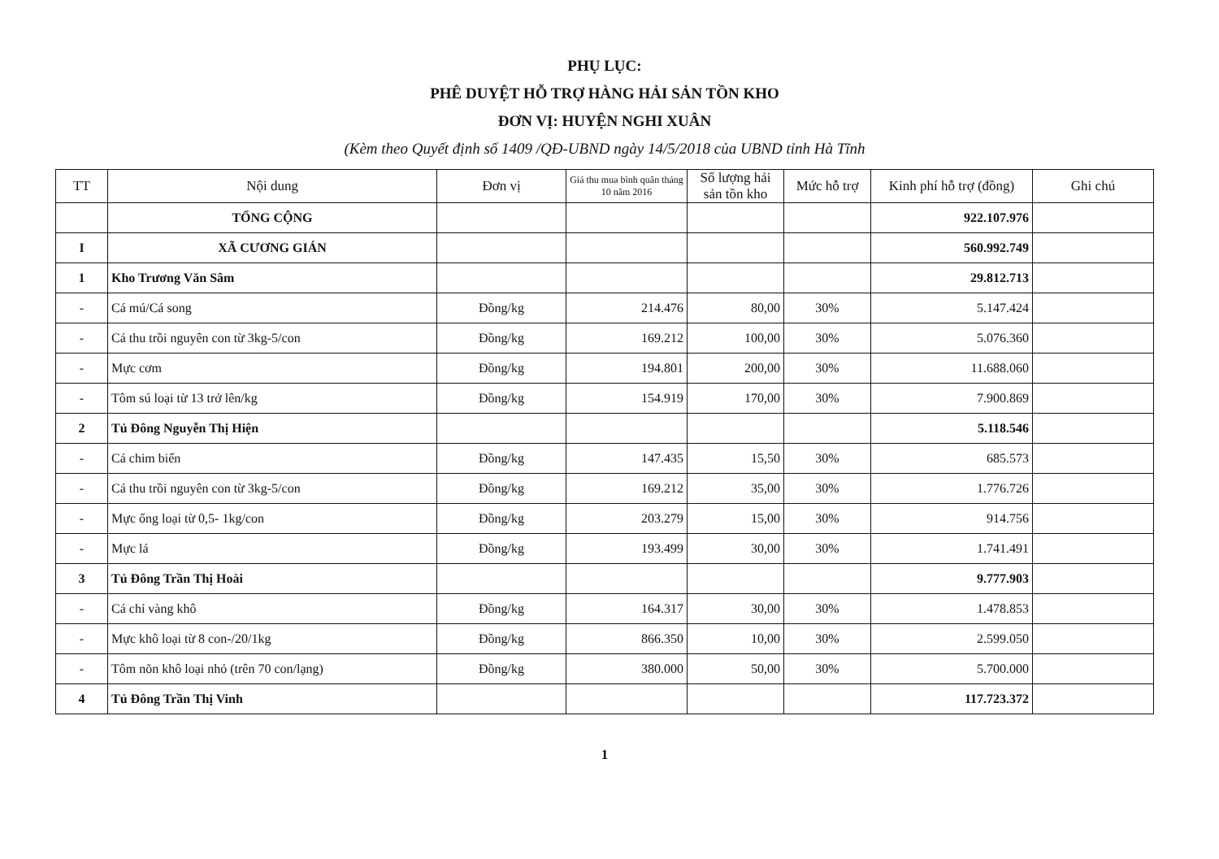PHỤ LỤC:
PHÊ DUYỆT HỖ TRỢ HÀNG HẢI SẢN TỒN KHO
ĐƠN VỊ: HUYỆN NGHI XUÂN
(Kèm theo Quyết định số 1409 /QĐ-UBND ngày 14/5/2018 của UBND tỉnh Hà Tĩnh
| TT | Nội dung | Đơn vị | Giá thu mua bình quân tháng 10 năm 2016 | Số lượng hải sản tồn kho | Mức hỗ trợ | Kinh phí hỗ trợ (đồng) | Ghi chú |
| --- | --- | --- | --- | --- | --- | --- | --- |
| | TỔNG CỘNG | | | | | 922.107.976 | |
| I | XÃ CƯƠNG GIÁN | | | | | 560.992.749 | |
| 1 | Kho Trương Văn Sâm | | | | | 29.812.713 | |
| - | Cá mú/Cá song | Đồng/kg | 214.476 | 80,00 | 30% | 5.147.424 | |
| - | Cá thu trồi nguyên con từ 3kg-5/con | Đồng/kg | 169.212 | 100,00 | 30% | 5.076.360 | |
| - | Mực cơm | Đồng/kg | 194.801 | 200,00 | 30% | 11.688.060 | |
| - | Tôm sú loại từ 13 trở lên/kg | Đồng/kg | 154.919 | 170,00 | 30% | 7.900.869 | |
| 2 | Tủ Đông Nguyễn Thị Hiện | | | | | 5.118.546 | |
| - | Cá chim biển | Đồng/kg | 147.435 | 15,50 | 30% | 685.573 | |
| - | Cá thu trồi nguyên con từ 3kg-5/con | Đồng/kg | 169.212 | 35,00 | 30% | 1.776.726 | |
| - | Mực ống loại từ 0,5- 1kg/con | Đồng/kg | 203.279 | 15,00 | 30% | 914.756 | |
| - | Mực lá | Đồng/kg | 193.499 | 30,00 | 30% | 1.741.491 | |
| 3 | Tủ Đông Trần Thị Hoài | | | | | 9.777.903 | |
| - | Cá chỉ vàng khô | Đồng/kg | 164.317 | 30,00 | 30% | 1.478.853 | |
| - | Mực khô loại từ 8 con-/20/1kg | Đồng/kg | 866.350 | 10,00 | 30% | 2.599.050 | |
| - | Tôm nõn khô loại nhỏ (trên 70 con/lạng) | Đồng/kg | 380.000 | 50,00 | 30% | 5.700.000 | |
| 4 | Tủ Đông Trần Thị Vinh | | | | | 117.723.372 | |
1